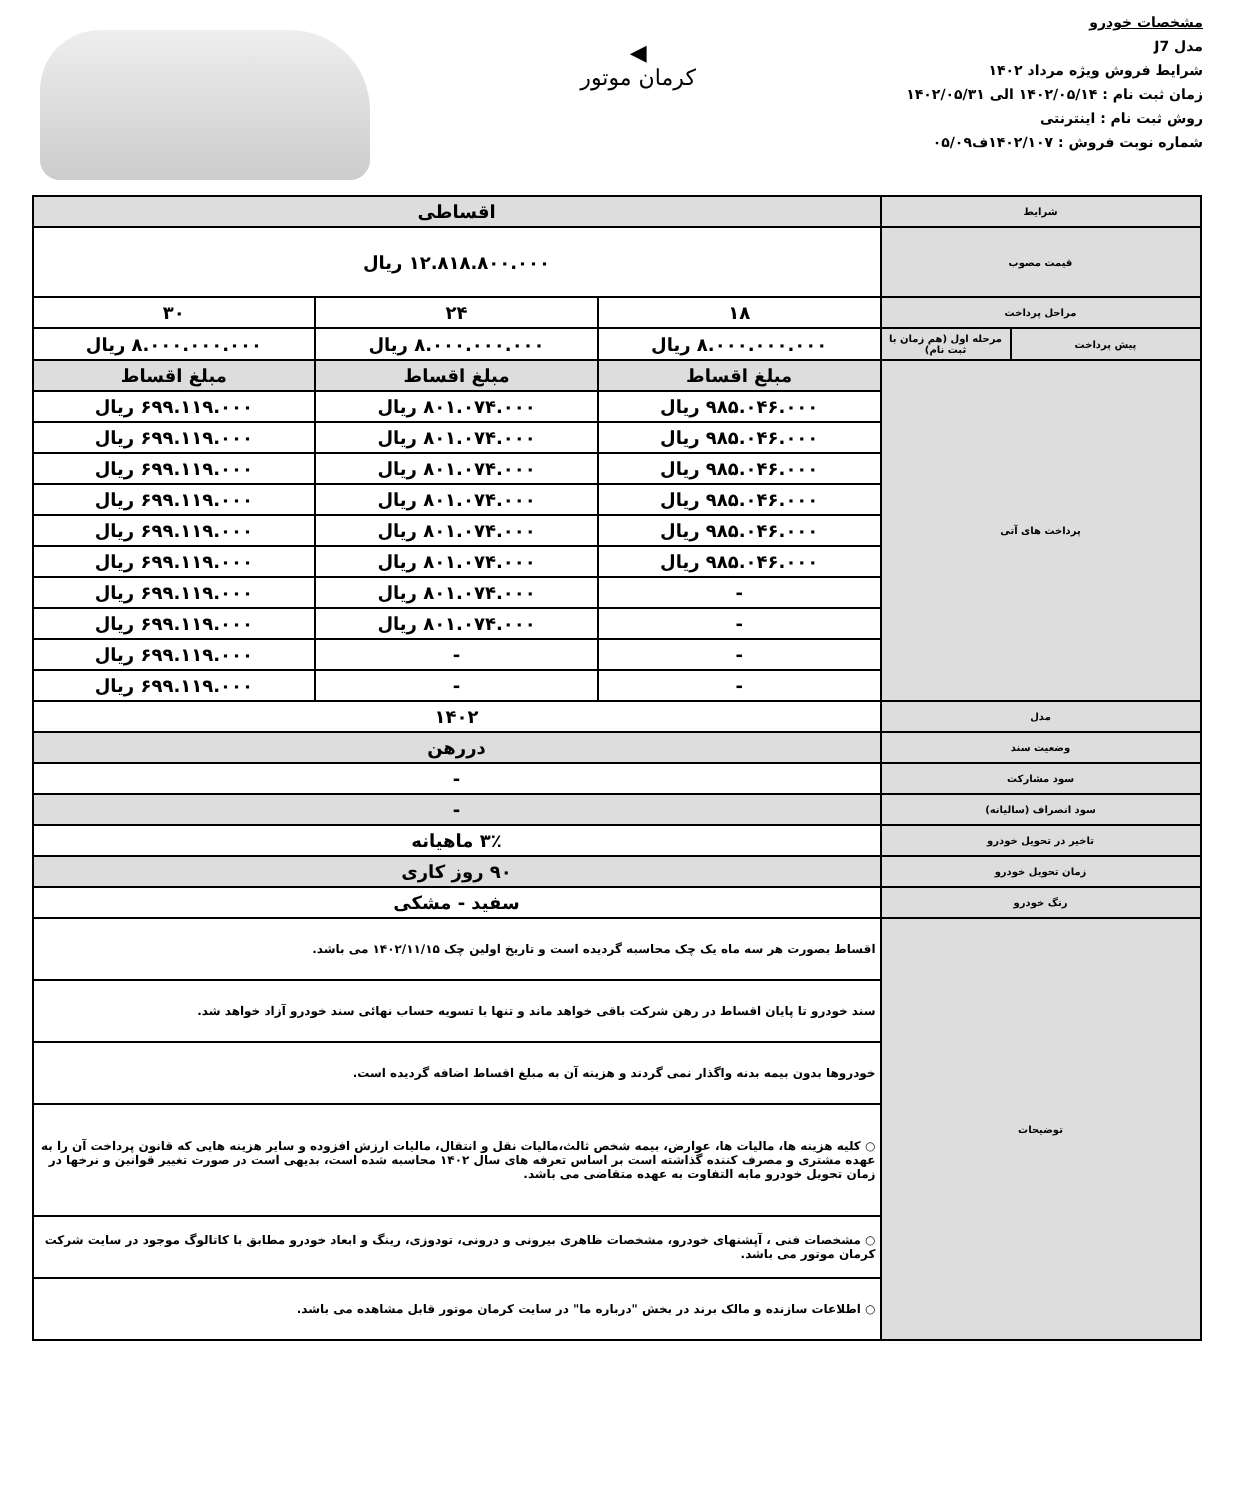مشخصات خودرو
مدل J7
شرایط فروش ویژه مرداد ۱۴۰۲
زمان ثبت نام : ۱۴۰۲/۰۵/۱۴ الی ۱۴۰۲/۰۵/۳۱
روش ثبت نام : اینترنتی
شماره نوبت فروش : ۱۴۰۲/۱۰۷ف۰۵/۰۹
◀
کرمان موتور
| شرایط | | اقساطی | | |
| قیمت مصوب | | ۱۲.۸۱۸.۸۰۰.۰۰۰ ریال | | |
| مراحل پرداخت | | ۱۸ | ۲۴ | ۳۰ |
| پیش پرداخت | مرحله اول (هم زمان با ثبت نام) | ۸.۰۰۰.۰۰۰.۰۰۰ ریال | ۸.۰۰۰.۰۰۰.۰۰۰ ریال | ۸.۰۰۰.۰۰۰.۰۰۰ ریال |
| پرداخت های آتی | | مبلغ اقساط | مبلغ اقساط | مبلغ اقساط |
| | | ۹۸۵.۰۴۶.۰۰۰ ریال | ۸۰۱.۰۷۴.۰۰۰ ریال | ۶۹۹.۱۱۹.۰۰۰ ریال |
| | | ۹۸۵.۰۴۶.۰۰۰ ریال | ۸۰۱.۰۷۴.۰۰۰ ریال | ۶۹۹.۱۱۹.۰۰۰ ریال |
| | | ۹۸۵.۰۴۶.۰۰۰ ریال | ۸۰۱.۰۷۴.۰۰۰ ریال | ۶۹۹.۱۱۹.۰۰۰ ریال |
| | | ۹۸۵.۰۴۶.۰۰۰ ریال | ۸۰۱.۰۷۴.۰۰۰ ریال | ۶۹۹.۱۱۹.۰۰۰ ریال |
| | | ۹۸۵.۰۴۶.۰۰۰ ریال | ۸۰۱.۰۷۴.۰۰۰ ریال | ۶۹۹.۱۱۹.۰۰۰ ریال |
| | | ۹۸۵.۰۴۶.۰۰۰ ریال | ۸۰۱.۰۷۴.۰۰۰ ریال | ۶۹۹.۱۱۹.۰۰۰ ریال |
| | | - | ۸۰۱.۰۷۴.۰۰۰ ریال | ۶۹۹.۱۱۹.۰۰۰ ریال |
| | | - | ۸۰۱.۰۷۴.۰۰۰ ریال | ۶۹۹.۱۱۹.۰۰۰ ریال |
| | | - | - | ۶۹۹.۱۱۹.۰۰۰ ریال |
| | | - | - | ۶۹۹.۱۱۹.۰۰۰ ریال |
| مدل | | ۱۴۰۲ | | |
| وضعیت سند | | دررهن | | |
| سود مشارکت | | - | | |
| سود انصراف (سالیانه) | | - | | |
| تاخیر در تحویل خودرو | | ۳٪ ماهیانه | | |
| زمان تحویل خودرو | | ۹۰ روز کاری | | |
| رنگ خودرو | | سفید - مشکی | | |
| توضیحات | | اقساط بصورت هر سه ماه یک چک محاسبه گردیده است و تاریخ اولین چک ۱۴۰۲/۱۱/۱۵ می باشد. | | |
| | | سند خودرو تا پایان اقساط در رهن شرکت باقی خواهد ماند و تنها با تسویه حساب نهائی سند خودرو آزاد خواهد شد. | | |
| | | خودروها بدون بیمه بدنه واگذار نمی گردند و هزینه آن به مبلغ اقساط اضافه گردیده است. | | |
| | | ○ کلیه هزینه ها، مالیات ها، عوارض، بیمه شخص ثالث،مالیات نقل و انتقال، مالیات ارزش افزوده و سایر هزینه هایی که قانون پرداخت آن را به عهده مشتری و مصرف کننده گذاشته است بر اساس تعرفه های سال ۱۴۰۲ محاسبه شده است، بدیهی است در صورت تغییر قوانین و نرخها در زمان تحویل خودرو مابه التفاوت به عهده متقاضی می باشد. | | |
| | | ○ مشخصات فنی ، آپشنهای خودرو، مشخصات ظاهری بیرونی و درونی، تودوزی، رینگ و ابعاد خودرو مطابق با کاتالوگ موجود در سایت شرکت کرمان موتور می باشد. | | |
| | | ○ اطلاعات سازنده و مالک برند در بخش "درباره ما" در سایت کرمان موتور قابل مشاهده می باشد. | | |